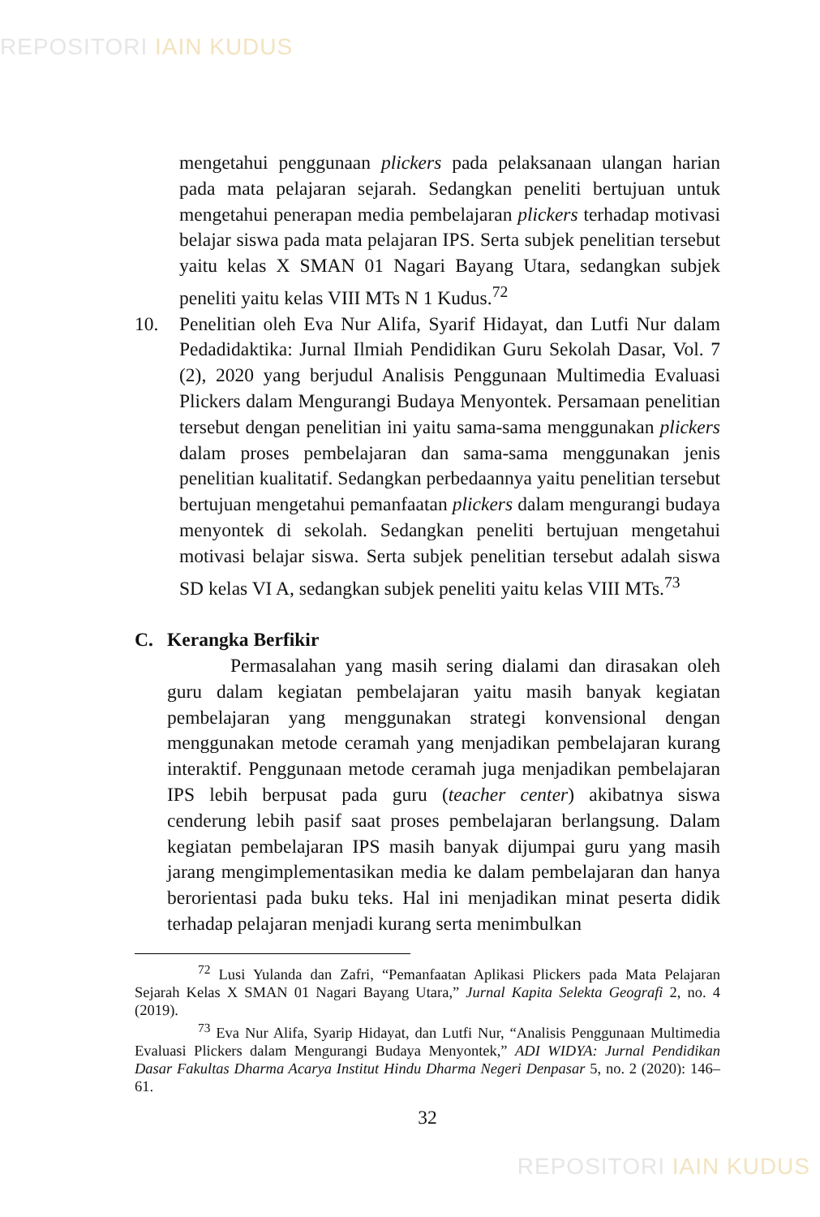REPOSITORI IAIN KUDUS
mengetahui penggunaan plickers pada pelaksanaan ulangan harian pada mata pelajaran sejarah. Sedangkan peneliti bertujuan untuk mengetahui penerapan media pembelajaran plickers terhadap motivasi belajar siswa pada mata pelajaran IPS. Serta subjek penelitian tersebut yaitu kelas X SMAN 01 Nagari Bayang Utara, sedangkan subjek peneliti yaitu kelas VIII MTs N 1 Kudus.<sup>72</sup>
10. Penelitian oleh Eva Nur Alifa, Syarif Hidayat, dan Lutfi Nur dalam Pedadidaktika: Jurnal Ilmiah Pendidikan Guru Sekolah Dasar, Vol. 7 (2), 2020 yang berjudul Analisis Penggunaan Multimedia Evaluasi Plickers dalam Mengurangi Budaya Menyontek. Persamaan penelitian tersebut dengan penelitian ini yaitu sama-sama menggunakan plickers dalam proses pembelajaran dan sama-sama menggunakan jenis penelitian kualitatif. Sedangkan perbedaannya yaitu penelitian tersebut bertujuan mengetahui pemanfaatan plickers dalam mengurangi budaya menyontek di sekolah. Sedangkan peneliti bertujuan mengetahui motivasi belajar siswa. Serta subjek penelitian tersebut adalah siswa SD kelas VI A, sedangkan subjek peneliti yaitu kelas VIII MTs.<sup>73</sup>
C. Kerangka Berfikir
Permasalahan yang masih sering dialami dan dirasakan oleh guru dalam kegiatan pembelajaran yaitu masih banyak kegiatan pembelajaran yang menggunakan strategi konvensional dengan menggunakan metode ceramah yang menjadikan pembelajaran kurang interaktif. Penggunaan metode ceramah juga menjadikan pembelajaran IPS lebih berpusat pada guru (teacher center) akibatnya siswa cenderung lebih pasif saat proses pembelajaran berlangsung. Dalam kegiatan pembelajaran IPS masih banyak dijumpai guru yang masih jarang mengimplementasikan media ke dalam pembelajaran dan hanya berorientasi pada buku teks. Hal ini menjadikan minat peserta didik terhadap pelajaran menjadi kurang serta menimbulkan
<sup>72</sup> Lusi Yulanda dan Zafri, “Pemanfaatan Aplikasi Plickers pada Mata Pelajaran Sejarah Kelas X SMAN 01 Nagari Bayang Utara,” Jurnal Kapita Selekta Geografi 2, no. 4 (2019).
<sup>73</sup> Eva Nur Alifa, Syarip Hidayat, dan Lutfi Nur, “Analisis Penggunaan Multimedia Evaluasi Plickers dalam Mengurangi Budaya Menyontek,” ADI WIDYA: Jurnal Pendidikan Dasar Fakultas Dharma Acarya Institut Hindu Dharma Negeri Denpasar 5, no. 2 (2020): 146–61.
32
REPOSITORI IAIN KUDUS